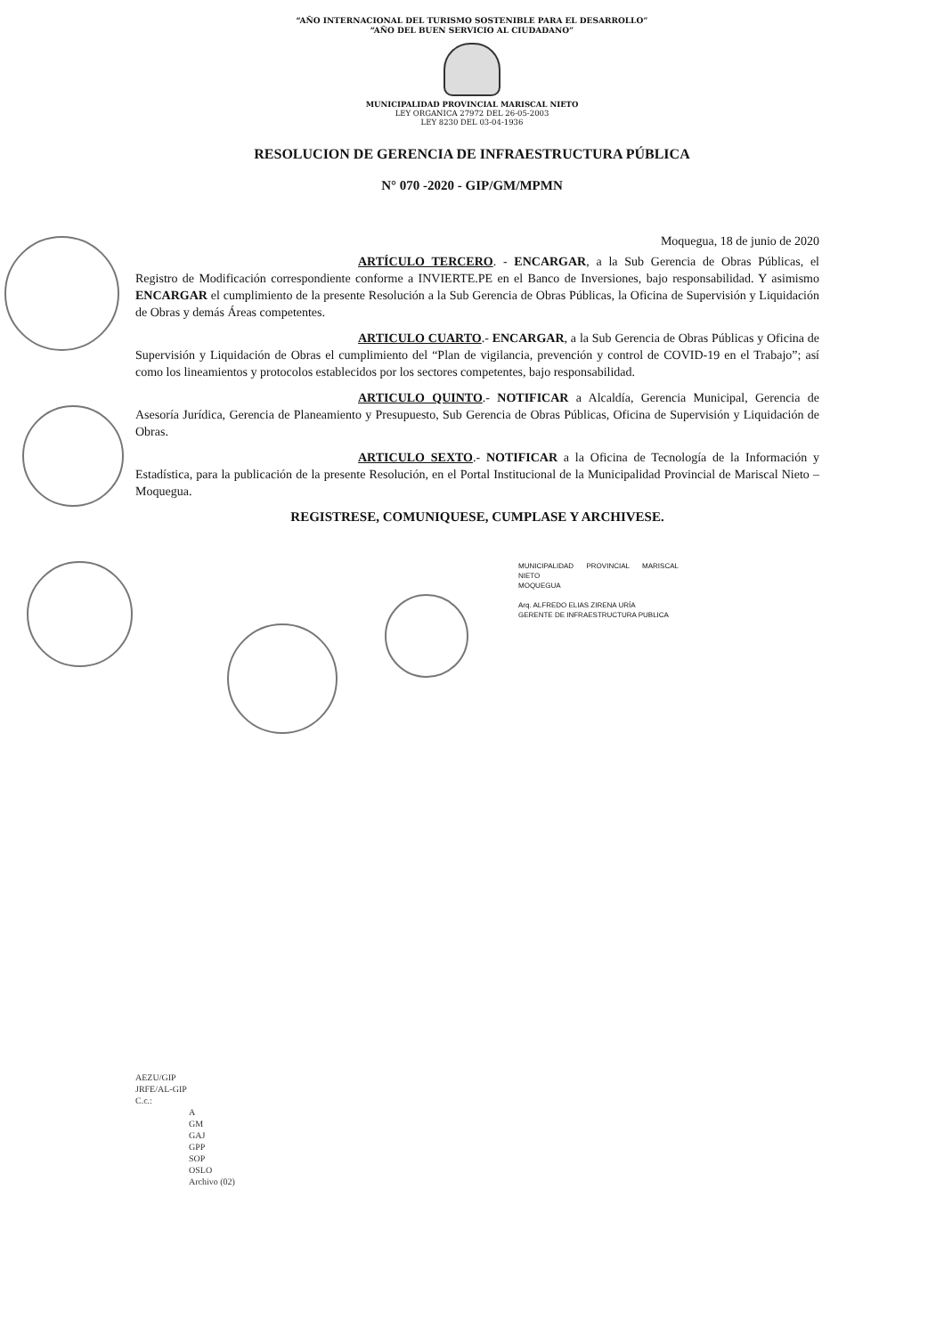“AÑO INTERNACIONAL DEL TURISMO SOSTENIBLE PARA EL DESARROLLO”
“AÑO DEL BUEN SERVICIO AL CIUDADANO”
MUNICIPALIDAD PROVINCIAL MARISCAL NIETO
LEY ORGANICA 27972 DEL 26-05-2003
LEY 8230 DEL 03-04-1936
RESOLUCION DE GERENCIA DE INFRAESTRUCTURA PÚBLICA
N° 070 -2020 - GIP/GM/MPMN
Moquegua, 18 de junio de 2020
ARTÍCULO TERCERO. - ENCARGAR, a la Sub Gerencia de Obras Públicas, el Registro de Modificación correspondiente conforme a INVIERTE.PE en el Banco de Inversiones, bajo responsabilidad. Y asimismo ENCARGAR el cumplimiento de la presente Resolución a la Sub Gerencia de Obras Públicas, la Oficina de Supervisión y Liquidación de Obras y demás Áreas competentes.
ARTICULO CUARTO.- ENCARGAR, a la Sub Gerencia de Obras Públicas y Oficina de Supervisión y Liquidación de Obras el cumplimiento del “Plan de vigilancia, prevención y control de COVID-19 en el Trabajo”; así como los lineamientos y protocolos establecidos por los sectores competentes, bajo responsabilidad.
ARTICULO QUINTO.- NOTIFICAR a Alcaldía, Gerencia Municipal, Gerencia de Asesoría Jurídica, Gerencia de Planeamiento y Presupuesto, Sub Gerencia de Obras Públicas, Oficina de Supervisión y Liquidación de Obras.
ARTICULO SEXTO.- NOTIFICAR a la Oficina de Tecnología de la Información y Estadística, para la publicación de la presente Resolución, en el Portal Institucional de la Municipalidad Provincial de Mariscal Nieto – Moquegua.
REGISTRESE, COMUNIQUESE, CUMPLASE Y ARCHIVESE.
MUNICIPALIDAD PROVINCIAL MARISCAL NIETO
MOQUEGUA
Arq. ALFREDO ELIAS ZIRENA URÍA
GERENTE DE INFRAESTRUCTURA PUBLICA
AEZU/GIP
JRFE/AL-GIP
C.c.:
A
GM
GAJ
GPP
SOP
OSLO
Archivo (02)